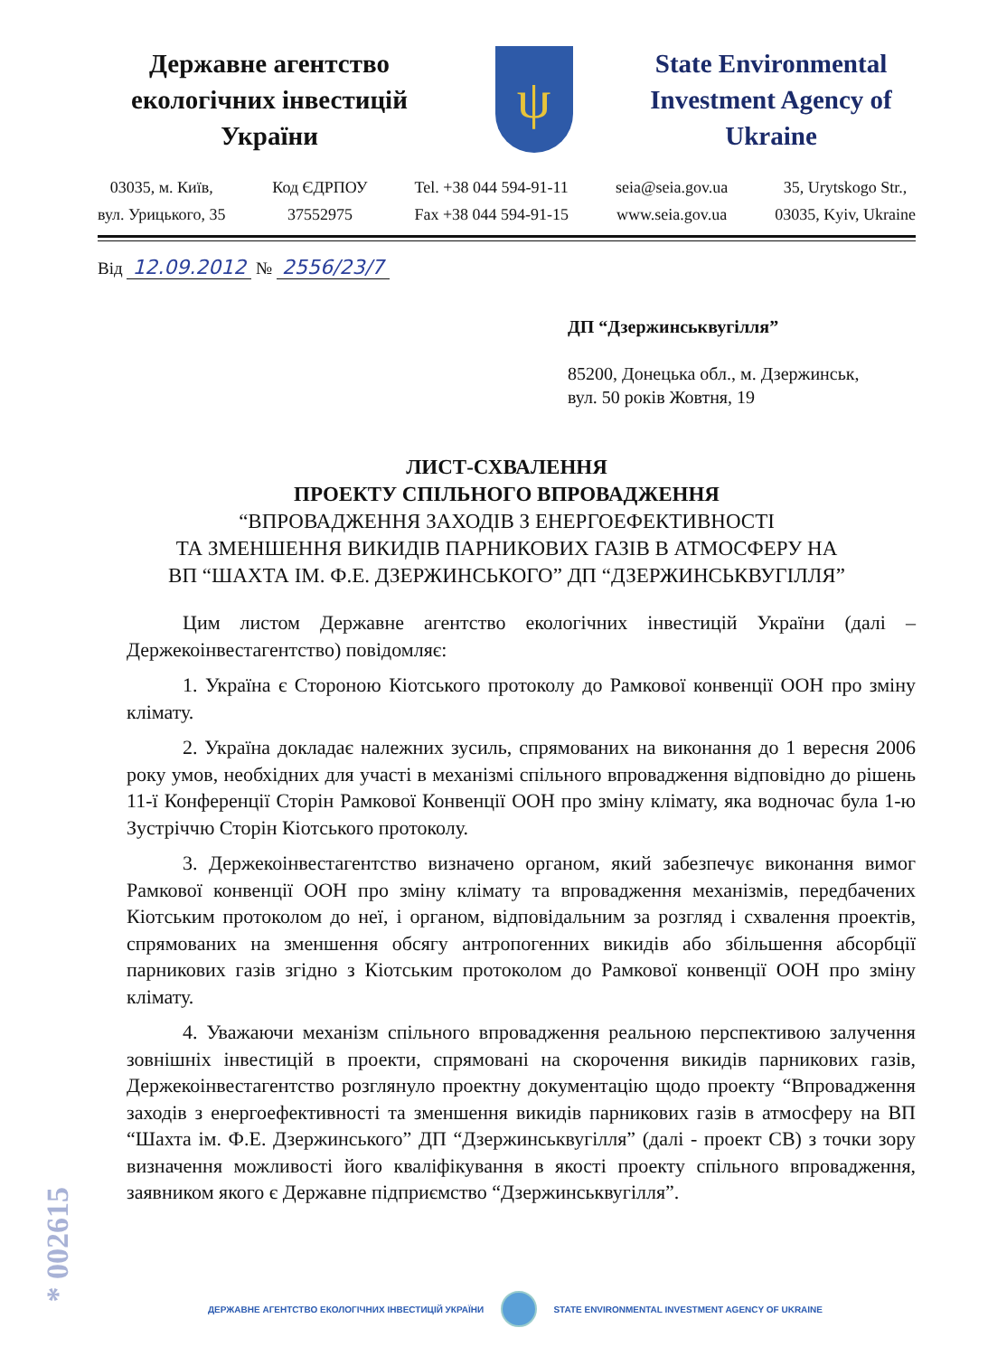Державне агентство екологічних інвестицій України
ψ
State Environmental Investment Agency of Ukraine
03035, м. Київ,
вул. Урицького, 35
Код ЄДРПОУ
37552975
Tel. +38 044 594-91-11
Fax +38 044 594-91-15
seia@seia.gov.ua
www.seia.gov.ua
35, Urytskogo Str.,
03035, Kyiv, Ukraine
Від 12.09.2012 № 2556/23/7
ДП “Дзержинськвугілля”
85200, Донецька обл., м. Дзержинськ,
вул. 50 років Жовтня, 19
ЛИСТ-СХВАЛЕННЯ
ПРОЕКТУ СПІЛЬНОГО ВПРОВАДЖЕННЯ
“ВПРОВАДЖЕННЯ ЗАХОДІВ З ЕНЕРГОЕФЕКТИВНОСТІ
ТА ЗМЕНШЕННЯ ВИКИДІВ ПАРНИКОВИХ ГАЗІВ В АТМОСФЕРУ НА
ВП “ШАХТА ІМ. Ф.Е. ДЗЕРЖИНСЬКОГО” ДП “ДЗЕРЖИНСЬКВУГІЛЛЯ”
Цим листом Державне агентство екологічних інвестицій України (далі – Держекоінвестагентство) повідомляє:
1. Україна є Стороною Кіотського протоколу до Рамкової конвенції ООН про зміну клімату.
2. Україна докладає належних зусиль, спрямованих на виконання до 1 вересня 2006 року умов, необхідних для участі в механізмі спільного впровадження відповідно до рішень 11-ї Конференції Сторін Рамкової Конвенції ООН про зміну клімату, яка водночас була 1-ю Зустріччю Сторін Кіотського протоколу.
3. Держекоінвестагентство визначено органом, який забезпечує виконання вимог Рамкової конвенції ООН про зміну клімату та впровадження механізмів, передбачених Кіотським протоколом до неї, і органом, відповідальним за розгляд і схвалення проектів, спрямованих на зменшення обсягу антропогенних викидів або збільшення абсорбції парникових газів згідно з Кіотським протоколом до Рамкової конвенції ООН про зміну клімату.
4. Уважаючи механізм спільного впровадження реальною перспективою залучення зовнішніх інвестицій в проекти, спрямовані на скорочення викидів парникових газів, Держекоінвестагентство розглянуло проектну документацію щодо проекту “Впровадження заходів з енергоефективності та зменшення викидів парникових газів в атмосферу на ВП “Шахта ім. Ф.Е. Дзержинського” ДП “Дзержинськвугілля” (далі - проект СВ) з точки зору визначення можливості його кваліфікування в якості проекту спільного впровадження, заявником якого є Державне підприємство “Дзержинськвугілля”.
* 002615
ДЕРЖАВНЕ АГЕНТСТВО ЕКОЛОГІЧНИХ ІНВЕСТИЦІЙ УКРАЇНИ STATE ENVIRONMENTAL INVESTMENT AGENCY OF UKRAINE